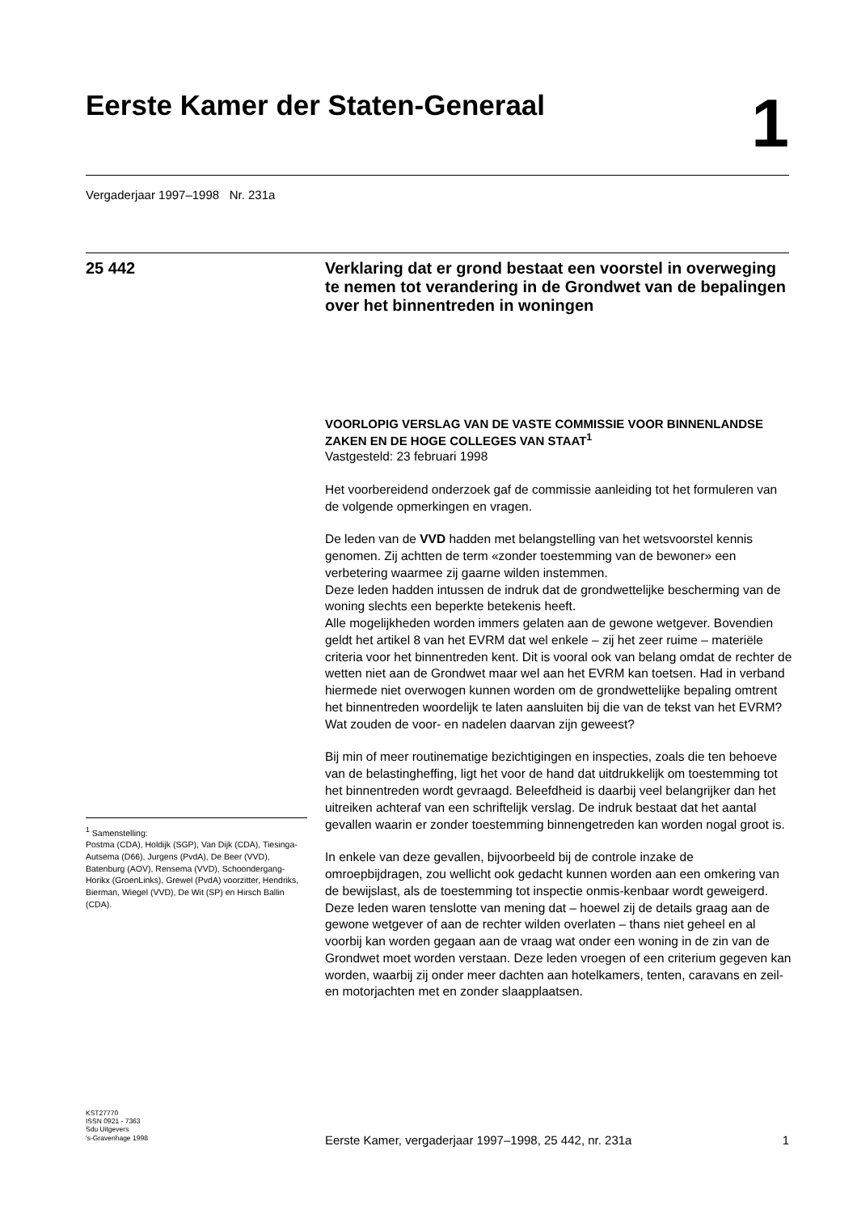Eerste Kamer der Staten-Generaal
1
Vergaderjaar 1997–1998 Nr. 231a
25 442
Verklaring dat er grond bestaat een voorstel in overweging te nemen tot verandering in de Grondwet van de bepalingen over het binnentreden in woningen
VOORLOPIG VERSLAG VAN DE VASTE COMMISSIE VOOR BINNENLANDSE ZAKEN EN DE HOGE COLLEGES VAN STAAT<sup>1</sup>
Vastgesteld: 23 februari 1998
Het voorbereidend onderzoek gaf de commissie aanleiding tot het formuleren van de volgende opmerkingen en vragen.
De leden van de VVD hadden met belangstelling van het wetsvoorstel kennis genomen. Zij achtten de term «zonder toestemming van de bewoner» een verbetering waarmee zij gaarne wilden instemmen.
Deze leden hadden intussen de indruk dat de grondwettelijke bescherming van de woning slechts een beperkte betekenis heeft.
Alle mogelijkheden worden immers gelaten aan de gewone wetgever. Bovendien geldt het artikel 8 van het EVRM dat wel enkele – zij het zeer ruime – materiële criteria voor het binnentreden kent. Dit is vooral ook van belang omdat de rechter de wetten niet aan de Grondwet maar wel aan het EVRM kan toetsen. Had in verband hiermede niet overwogen kunnen worden om de grondwettelijke bepaling omtrent het binnentreden woordelijk te laten aansluiten bij die van de tekst van het EVRM?
Wat zouden de voor- en nadelen daarvan zijn geweest?
Bij min of meer routinematige bezichtigingen en inspecties, zoals die ten behoeve van de belastingheffing, ligt het voor de hand dat uitdrukkelijk om toestemming tot het binnentreden wordt gevraagd. Beleefdheid is daarbij veel belangrijker dan het uitreiken achteraf van een schriftelijk verslag. De indruk bestaat dat het aantal gevallen waarin er zonder toestemming binnengetreden kan worden nogal groot is.
In enkele van deze gevallen, bijvoorbeeld bij de controle inzake de omroepbijdragen, zou wellicht ook gedacht kunnen worden aan een omkering van de bewijslast, als de toestemming tot inspectie onmis-kenbaar wordt geweigerd.
Deze leden waren tenslotte van mening dat – hoewel zij de details graag aan de gewone wetgever of aan de rechter wilden overlaten – thans niet geheel en al voorbij kan worden gegaan aan de vraag wat onder een woning in de zin van de Grondwet moet worden verstaan. Deze leden vroegen of een criterium gegeven kan worden, waarbij zij onder meer dachten aan hotelkamers, tenten, caravans en zeil- en motorjachten met en zonder slaapplaatsen.
<sup>1</sup> Samenstelling:
Postma (CDA), Holdijk (SGP), Van Dijk (CDA), Tiesinga-Autsema (D66), Jurgens (PvdA), De Beer (VVD), Batenburg (AOV), Rensema (VVD), Schoondergang-Horikx (GroenLinks), Grewel (PvdA) voorzitter, Hendriks, Bierman, Wiegel (VVD), De Wit (SP) en Hirsch Ballin (CDA).
KST27770
ISSN 0921 - 7363
Sdu Uitgevers
’s-Gravenhage 1998
Eerste Kamer, vergaderjaar 1997–1998, 25 442, nr. 231a 1